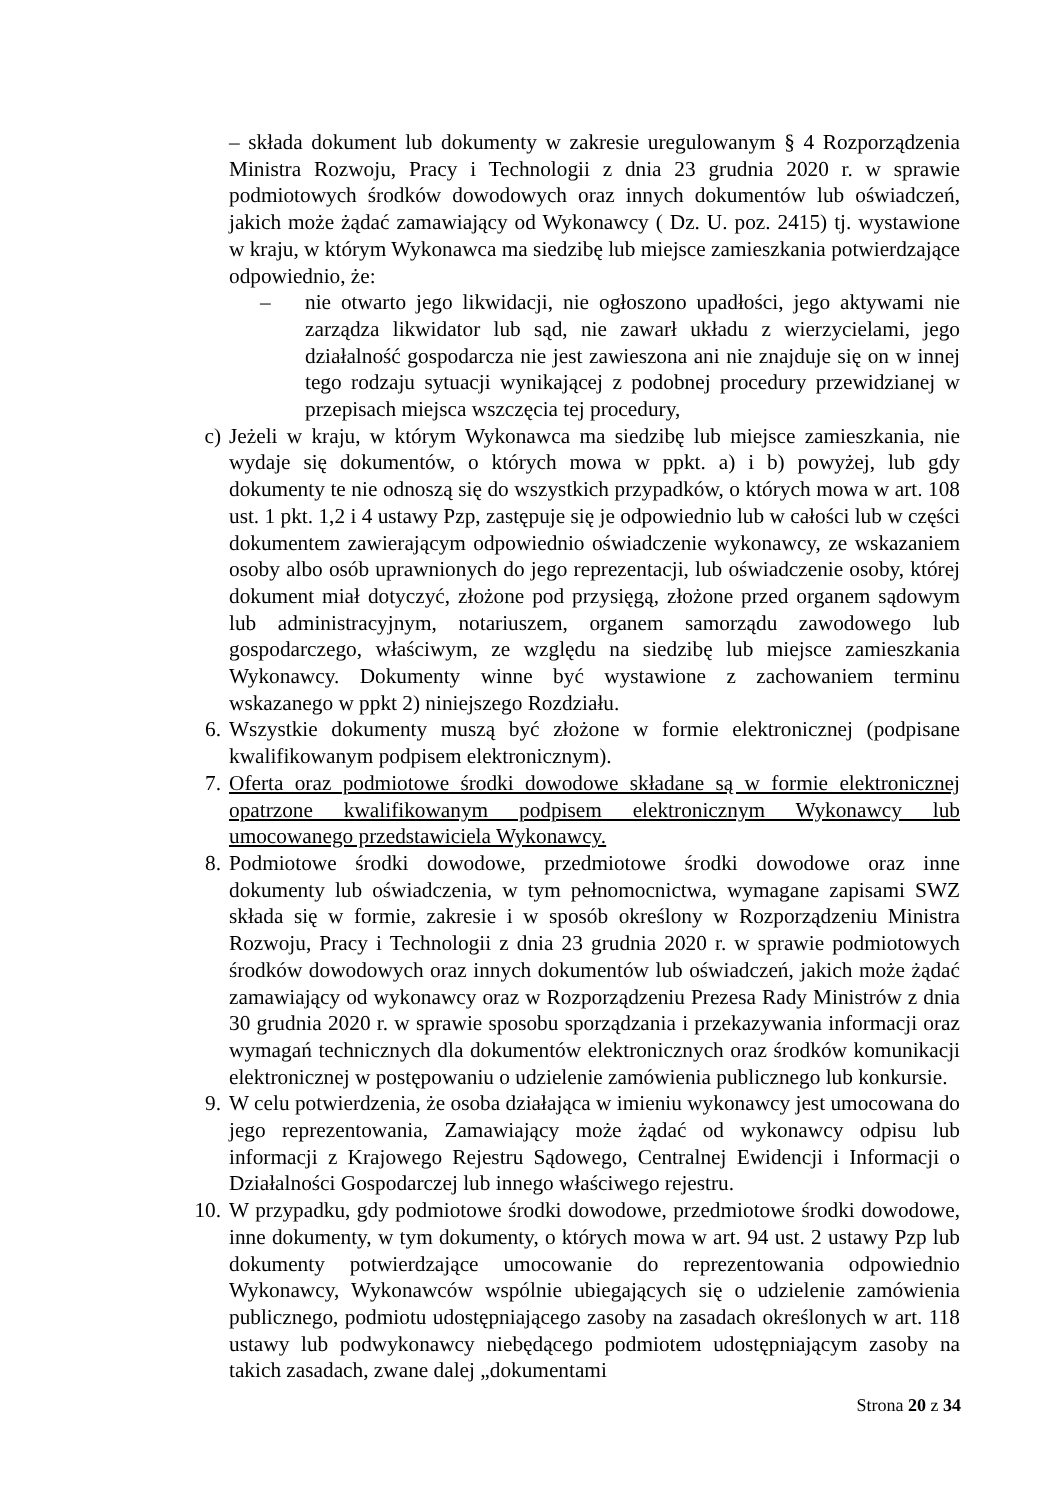– składa dokument lub dokumenty w zakresie uregulowanym § 4 Rozporządzenia Ministra Rozwoju, Pracy i Technologii z dnia 23 grudnia 2020 r. w sprawie podmiotowych środków dowodowych oraz innych dokumentów lub oświadczeń, jakich może żądać zamawiający od Wykonawcy ( Dz. U. poz. 2415) tj. wystawione w kraju, w którym Wykonawca ma siedzibę lub miejsce zamieszkania potwierdzające odpowiednio, że:
– nie otwarto jego likwidacji, nie ogłoszono upadłości, jego aktywami nie zarządza likwidator lub sąd, nie zawarł układu z wierzycielami, jego działalność gospodarcza nie jest zawieszona ani nie znajduje się on w innej tego rodzaju sytuacji wynikającej z podobnej procedury przewidzianej w przepisach miejsca wszczęcia tej procedury,
c) Jeżeli w kraju, w którym Wykonawca ma siedzibę lub miejsce zamieszkania, nie wydaje się dokumentów, o których mowa w ppkt. a) i b) powyżej, lub gdy dokumenty te nie odnoszą się do wszystkich przypadków, o których mowa w art. 108 ust. 1 pkt. 1,2 i 4 ustawy Pzp, zastępuje się je odpowiednio lub w całości lub w części dokumentem zawierającym odpowiednio oświadczenie wykonawcy, ze wskazaniem osoby albo osób uprawnionych do jego reprezentacji, lub oświadczenie osoby, której dokument miał dotyczyć, złożone pod przysięgą, złożone przed organem sądowym lub administracyjnym, notariuszem, organem samorządu zawodowego lub gospodarczego, właściwym, ze względu na siedzibę lub miejsce zamieszkania Wykonawcy. Dokumenty winne być wystawione z zachowaniem terminu wskazanego w ppkt 2) niniejszego Rozdziału.
6. Wszystkie dokumenty muszą być złożone w formie elektronicznej (podpisane kwalifikowanym podpisem elektronicznym).
7. Oferta oraz podmiotowe środki dowodowe składane są w formie elektronicznej opatrzone kwalifikowanym podpisem elektronicznym Wykonawcy lub umocowanego przedstawiciela Wykonawcy.
8. Podmiotowe środki dowodowe, przedmiotowe środki dowodowe oraz inne dokumenty lub oświadczenia, w tym pełnomocnictwa, wymagane zapisami SWZ składa się w formie, zakresie i w sposób określony w Rozporządzeniu Ministra Rozwoju, Pracy i Technologii z dnia 23 grudnia 2020 r. w sprawie podmiotowych środków dowodowych oraz innych dokumentów lub oświadczeń, jakich może żądać zamawiający od wykonawcy oraz w Rozporządzeniu Prezesa Rady Ministrów z dnia 30 grudnia 2020 r. w sprawie sposobu sporządzania i przekazywania informacji oraz wymagań technicznych dla dokumentów elektronicznych oraz środków komunikacji elektronicznej w postępowaniu o udzielenie zamówienia publicznego lub konkursie.
9. W celu potwierdzenia, że osoba działająca w imieniu wykonawcy jest umocowana do jego reprezentowania, Zamawiający może żądać od wykonawcy odpisu lub informacji z Krajowego Rejestru Sądowego, Centralnej Ewidencji i Informacji o Działalności Gospodarczej lub innego właściwego rejestru.
10. W przypadku, gdy podmiotowe środki dowodowe, przedmiotowe środki dowodowe, inne dokumenty, w tym dokumenty, o których mowa w art. 94 ust. 2 ustawy Pzp lub dokumenty potwierdzające umocowanie do reprezentowania odpowiednio Wykonawcy, Wykonawców wspólnie ubiegających się o udzielenie zamówienia publicznego, podmiotu udostępniającego zasoby na zasadach określonych w art. 118 ustawy lub podwykonawcy niebędącego podmiotem udostępniającym zasoby na takich zasadach, zwane dalej „dokumentami
Strona 20 z 34